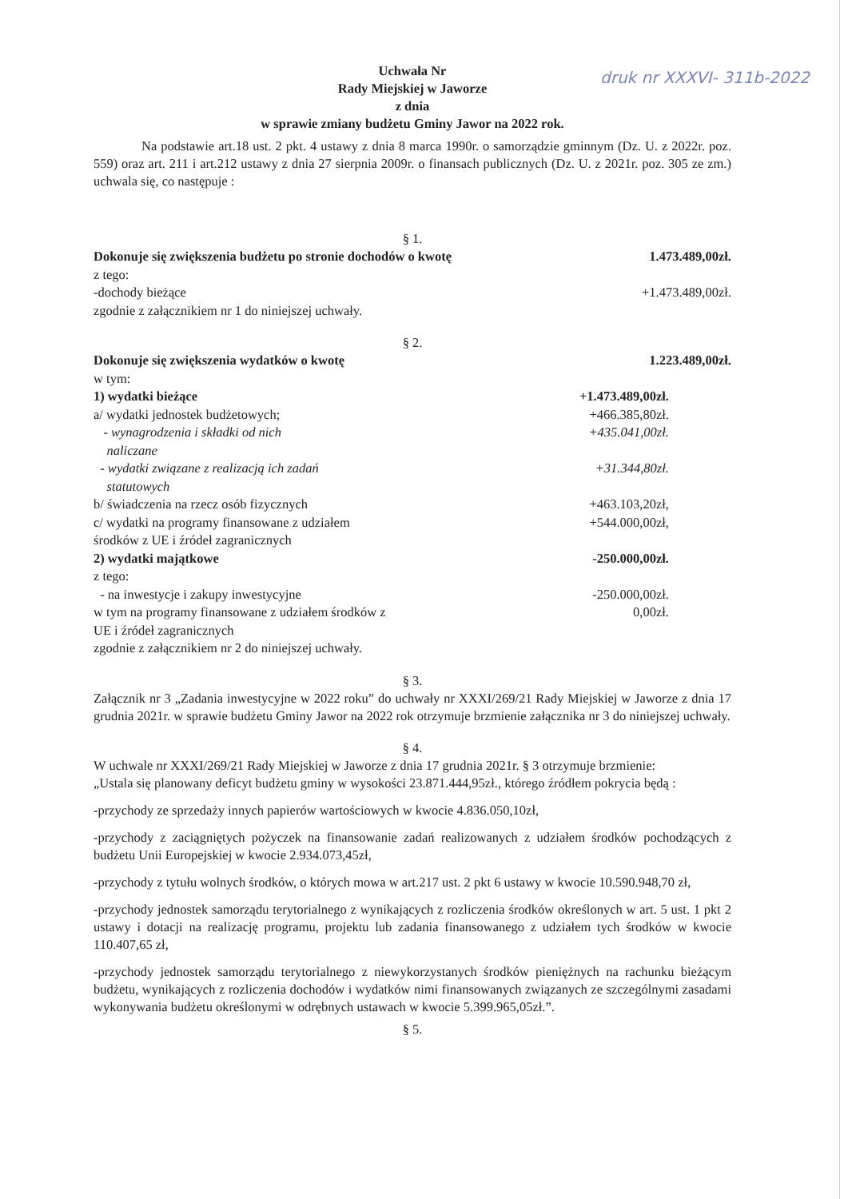druk nr XXXVI- 311b-2022
Uchwała Nr
Rady Miejskiej w Jaworze
z dnia
w sprawie zmiany budżetu Gminy Jawor na 2022 rok.
Na podstawie art.18 ust. 2 pkt. 4 ustawy z dnia 8 marca 1990r. o samorządzie gminnym (Dz. U. z 2022r. poz. 559) oraz art. 211 i art.212 ustawy z dnia 27 sierpnia 2009r. o finansach publicznych (Dz. U. z 2021r. poz. 305 ze zm.) uchwala się, co następuje :
§ 1.
Dokonuje się zwiększenia budżetu po stronie dochodów o kwotę 1.473.489,00zł.
z tego:
-dochody bieżące +1.473.489,00zł.
zgodnie z załącznikiem nr 1 do niniejszej uchwały.
§ 2.
Dokonuje się zwiększenia wydatków o kwotę 1.223.489,00zł.
w tym:
1) wydatki bieżące +1.473.489,00zł.
a/ wydatki jednostek budżetowych; +466.385,80zł.
- wynagrodzenia i składki od nich
naliczane +435.041,00zł.
- wydatki związane z realizacją ich zadań
statutowych +31.344,80zł.
b/ świadczenia na rzecz osób fizycznych +463.103,20zł,
c/ wydatki na programy finansowane z udziałem
środków z UE i źródeł zagranicznych +544.000,00zł,
2) wydatki majątkowe -250.000,00zł.
z tego:
- na inwestycje i zakupy inwestycyjne -250.000,00zł.
w tym na programy finansowane z udziałem środków z
UE i źródeł zagranicznych 0,00zł.
zgodnie z załącznikiem nr 2 do niniejszej uchwały.
§ 3.
Załącznik nr 3 „Zadania inwestycyjne w 2022 roku” do uchwały nr XXXI/269/21 Rady Miejskiej w Jaworze z dnia 17 grudnia 2021r. w sprawie budżetu Gminy Jawor na 2022 rok otrzymuje brzmienie załącznika nr 3 do niniejszej uchwały.
§ 4.
W uchwale nr XXXI/269/21 Rady Miejskiej w Jaworze z dnia 17 grudnia 2021r. § 3 otrzymuje brzmienie:
„Ustala się planowany deficyt budżetu gminy w wysokości 23.871.444,95zł., którego źródłem pokrycia będą :
-przychody ze sprzedaży innych papierów wartościowych w kwocie 4.836.050,10zł,
-przychody z zaciągniętych pożyczek na finansowanie zadań realizowanych z udziałem środków pochodzących z budżetu Unii Europejskiej w kwocie 2.934.073,45zł,
-przychody z tytułu wolnych środków, o których mowa w art.217 ust. 2 pkt 6 ustawy w kwocie 10.590.948,70 zł,
-przychody jednostek samorządu terytorialnego z wynikających z rozliczenia środków określonych w art. 5 ust. 1 pkt 2 ustawy i dotacji na realizację programu, projektu lub zadania finansowanego z udziałem tych środków w kwocie 110.407,65 zł,
-przychody jednostek samorządu terytorialnego z niewykorzystanych środków pieniężnych na rachunku bieżącym budżetu, wynikających z rozliczenia dochodów i wydatków nimi finansowanych związanych ze szczególnymi zasadami wykonywania budżetu określonymi w odrębnych ustawach w kwocie 5.399.965,05zł.”.
§ 5.